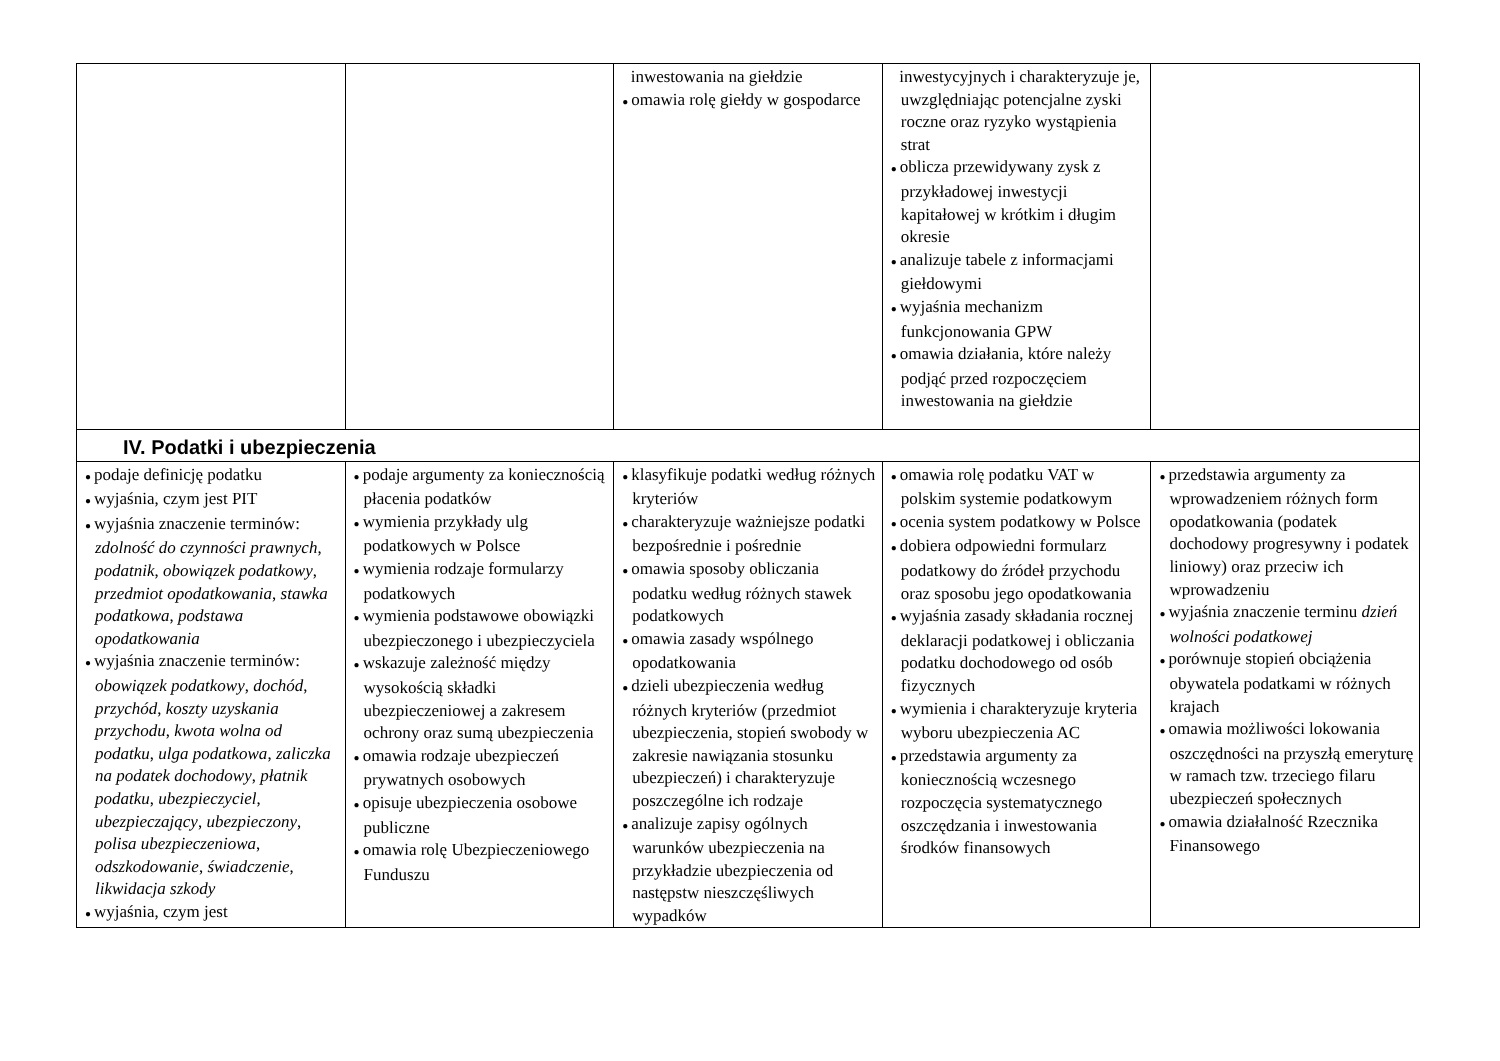| | | inwestowania na giełdzie ● omawia rolę giełdy w gospodarce | inwestycyjnych i charakteryzuje je, uwzględniając potencjalne zyski roczne oraz ryzyko wystąpienia strat ● oblicza przewidywany zysk z przykładowej inwestycji kapitałowej w krótkim i długim okresie ● analizuje tabele z informacjami giełdowymi ● wyjaśnia mechanizm funkcjonowania GPW ● omawia działania, które należy podjąć przed rozpoczęciem inwestowania na giełdzie | |
| IV. Podatki i ubezpieczenia | | | | |
| ● podaje definicję podatku ● wyjaśnia, czym jest PIT ● wyjaśnia znaczenie terminów: zdolność do czynności prawnych , podatnik , obowiązek podatkowy , przedmiot opodatkowania , stawka podatkowa , podstawa opodatkowania ● wyjaśnia znaczenie terminów: obowiązek podatkowy , dochód , przychód , koszty uzyskania przychodu , kwota wolna od podatku , ulga podatkowa , zaliczka na podatek dochodowy , płatnik podatku , ubezpieczyciel , ubezpieczający , ubezpieczony , polisa ubezpieczeniowa , odszkodowanie , świadczenie , likwidacja szkody ● wyjaśnia, czym jest | ● podaje argumenty za koniecznością płacenia podatków ● wymienia przykłady ulg podatkowych w Polsce ● wymienia rodzaje formularzy podatkowych ● wymienia podstawowe obowiązki ubezpieczonego i ubezpieczyciela ● wskazuje zależność między wysokością składki ubezpieczeniowej a zakresem ochrony oraz sumą ubezpieczenia ● omawia rodzaje ubezpieczeń prywatnych osobowych ● opisuje ubezpieczenia osobowe publiczne ● omawia rolę Ubezpieczeniowego Funduszu | ● klasyfikuje podatki według różnych kryteriów ● charakteryzuje ważniejsze podatki bezpośrednie i pośrednie ● omawia sposoby obliczania podatku według różnych stawek podatkowych ● omawia zasady wspólnego opodatkowania ● dzieli ubezpieczenia według różnych kryteriów (przedmiot ubezpieczenia, stopień swobody w zakresie nawiązania stosunku ubezpieczeń) i charakteryzuje poszczególne ich rodzaje ● analizuje zapisy ogólnych warunków ubezpieczenia na przykładzie ubezpieczenia od następstw nieszczęśliwych wypadków | ● omawia rolę podatku VAT w polskim systemie podatkowym ● ocenia system podatkowy w Polsce ● dobiera odpowiedni formularz podatkowy do źródeł przychodu oraz sposobu jego opodatkowania ● wyjaśnia zasady składania rocznej deklaracji podatkowej i obliczania podatku dochodowego od osób fizycznych ● wymienia i charakteryzuje kryteria wyboru ubezpieczenia AC ● przedstawia argumenty za koniecznością wczesnego rozpoczęcia systematycznego oszczędzania i inwestowania środków finansowych | ● przedstawia argumenty za wprowadzeniem różnych form opodatkowania (podatek dochodowy progresywny i podatek liniowy) oraz przeciw ich wprowadzeniu ● wyjaśnia znaczenie terminu dzień wolności podatkowej ● porównuje stopień obciążenia obywatela podatkami w różnych krajach ● omawia możliwości lokowania oszczędności na przyszłą emeryturę w ramach tzw. trzeciego filaru ubezpieczeń społecznych ● omawia działalność Rzecznika Finansowego |